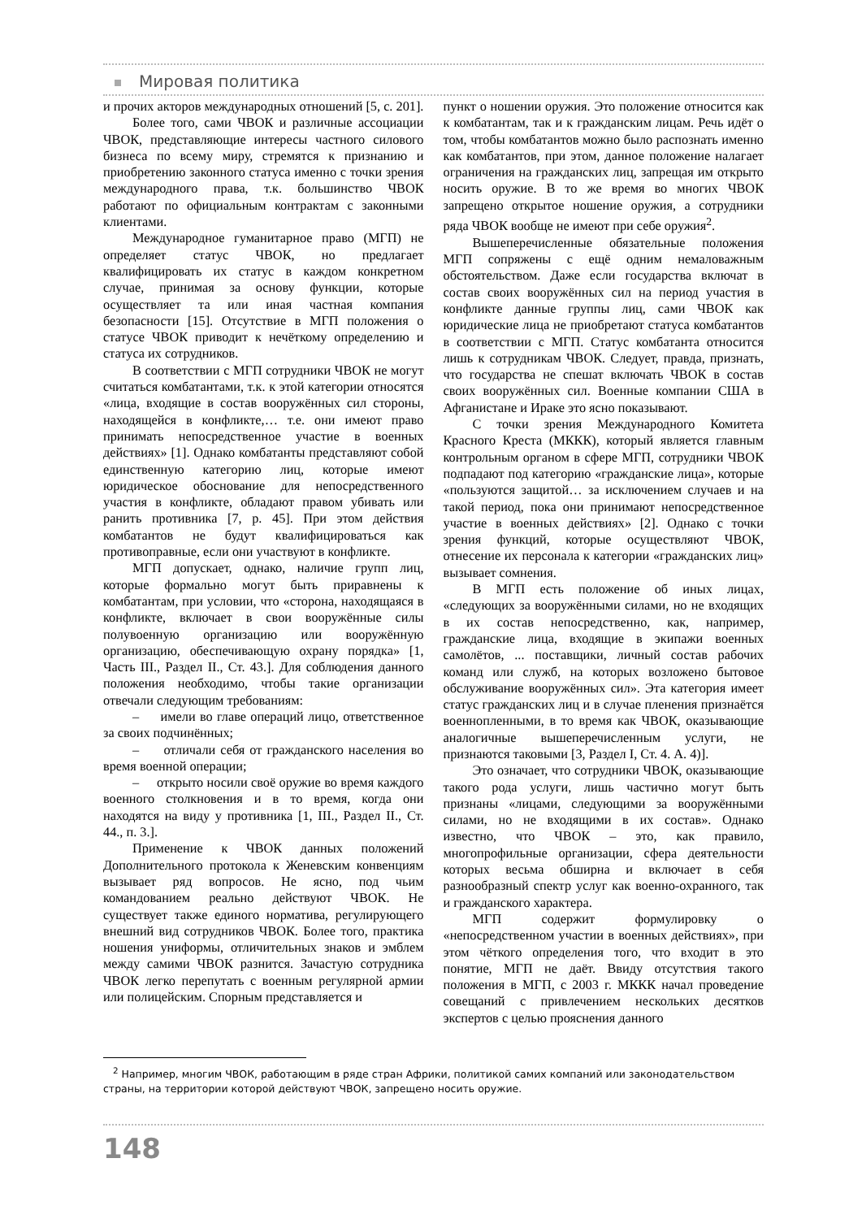Мировая политика
и прочих акторов международных отношений [5, с. 201].
Более того, сами ЧВОК и различные ассоциации ЧВОК, представляющие интересы частного силового бизнеса по всему миру, стремятся к признанию и приобретению законного статуса именно с точки зрения международного права, т.к. большинство ЧВОК работают по официальным контрактам с законными клиентами.
Международное гуманитарное право (МГП) не определяет статус ЧВОК, но предлагает квалифицировать их статус в каждом конкретном случае, принимая за основу функции, которые осуществляет та или иная частная компания безопасности [15]. Отсутствие в МГП положения о статусе ЧВОК приводит к нечёткому определению и статуса их сотрудников.
В соответствии с МГП сотрудники ЧВОК не могут считаться комбатантами, т.к. к этой категории относятся «лица, входящие в состав вооружённых сил стороны, находящейся в конфликте,… т.е. они имеют право принимать непосредственное участие в военных действиях» [1]. Однако комбатанты представляют собой единственную категорию лиц, которые имеют юридическое обоснование для непосредственного участия в конфликте, обладают правом убивать или ранить противника [7, p. 45]. При этом действия комбатантов не будут квалифицироваться как противоправные, если они участвуют в конфликте.
МГП допускает, однако, наличие групп лиц, которые формально могут быть приравнены к комбатантам, при условии, что «сторона, находящаяся в конфликте, включает в свои вооружённые силы полувоенную организацию или вооружённую организацию, обеспечивающую охрану порядка» [1, Часть III., Раздел II., Ст. 43.]. Для соблюдения данного положения необходимо, чтобы такие организации отвечали следующим требованиям:
– имели во главе операций лицо, ответственное за своих подчинённых;
– отличали себя от гражданского населения во время военной операции;
– открыто носили своё оружие во время каждого военного столкновения и в то время, когда они находятся на виду у противника [1, III., Раздел II., Ст. 44., п. 3.].
Применение к ЧВОК данных положений Дополнительного протокола к Женевским конвенциям вызывает ряд вопросов. Не ясно, под чьим командованием реально действуют ЧВОК. Не существует также единого норматива, регулирующего внешний вид сотрудников ЧВОК. Более того, практика ношения униформы, отличительных знаков и эмблем между самими ЧВОК разнится. Зачастую сотрудника ЧВОК легко перепутать с военным регулярной армии или полицейским. Спорным представляется и
пункт о ношении оружия. Это положение относится как к комбатантам, так и к гражданским лицам. Речь идёт о том, чтобы комбатантов можно было распознать именно как комбатантов, при этом, данное положение налагает ограничения на гражданских лиц, запрещая им открыто носить оружие. В то же время во многих ЧВОК запрещено открытое ношение оружия, а сотрудники ряда ЧВОК вообще не имеют при себе оружия<sup>2</sup>.
Вышеперечисленные обязательные положения МГП сопряжены с ещё одним немаловажным обстоятельством. Даже если государства включат в состав своих вооружённых сил на период участия в конфликте данные группы лиц, сами ЧВОК как юридические лица не приобретают статуса комбатантов в соответствии с МГП. Статус комбатанта относится лишь к сотрудникам ЧВОК. Следует, правда, признать, что государства не спешат включать ЧВОК в состав своих вооружённых сил. Военные компании США в Афганистане и Ираке это ясно показывают.
С точки зрения Международного Комитета Красного Креста (МККК), который является главным контрольным органом в сфере МГП, сотрудники ЧВОК подпадают под категорию «гражданские лица», которые «пользуются защитой… за исключением случаев и на такой период, пока они принимают непосредственное участие в военных действиях» [2]. Однако с точки зрения функций, которые осуществляют ЧВОК, отнесение их персонала к категории «гражданских лиц» вызывает сомнения.
В МГП есть положение об иных лицах, «следующих за вооружёнными силами, но не входящих в их состав непосредственно, как, например, гражданские лица, входящие в экипажи военных самолётов, ... поставщики, личный состав рабочих команд или служб, на которых возложено бытовое обслуживание вооружённых сил». Эта категория имеет статус гражданских лиц и в случае пленения признаётся военнопленными, в то время как ЧВОК, оказывающие аналогичные вышеперечисленным услуги, не признаются таковыми [3, Раздел I, Ст. 4. A. 4)].
Это означает, что сотрудники ЧВОК, оказывающие такого рода услуги, лишь частично могут быть признаны «лицами, следующими за вооружёнными силами, но не входящими в их состав». Однако известно, что ЧВОК – это, как правило, многопрофильные организации, сфера деятельности которых весьма обширна и включает в себя разнообразный спектр услуг как военно-охранного, так и гражданского характера.
МГП содержит формулировку о «непосредственном участии в военных действиях», при этом чёткого определения того, что входит в это понятие, МГП не даёт. Ввиду отсутствия такого положения в МГП, с 2003 г. МККК начал проведение совещаний с привлечением нескольких десятков экспертов с целью прояснения данного
<sup>2</sup> Например, многим ЧВОК, работающим в ряде стран Африки, политикой самих компаний или законодательством страны, на территории которой действуют ЧВОК, запрещено носить оружие.
148